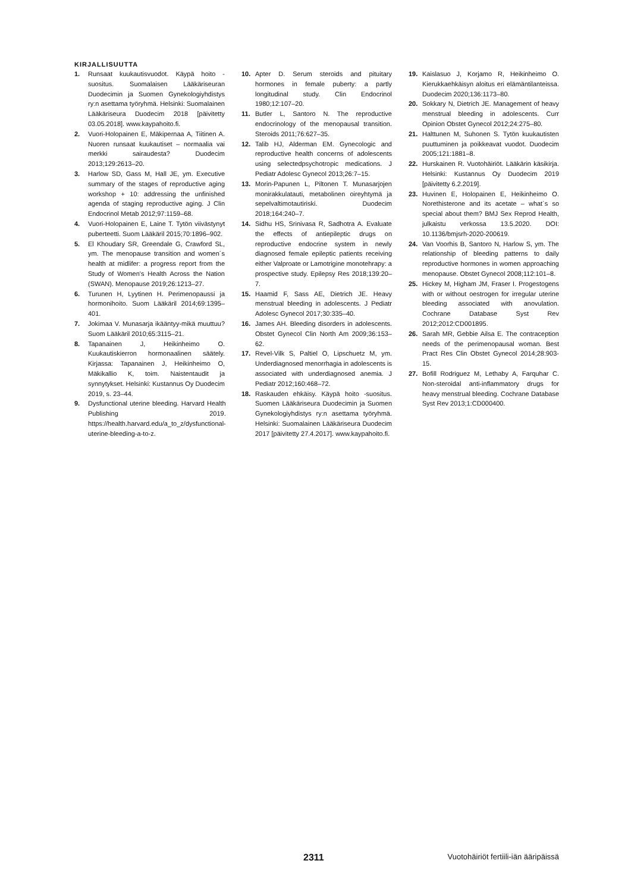KIRJALLISUUTTA
1. Runsaat kuukautisvuodot. Käypä hoito -suositus. Suomalaisen Lääkäriseuran Duodecimin ja Suomen Gynekologiyhdistys ry:n asettama työryhmä. Helsinki: Suomalainen Lääkäriseura Duodecim 2018 [päivitetty 03.05.2018]. www.kaypahoito.fi.
2. Vuori-Holopainen E, Mäkipernaa A, Tiitinen A. Nuoren runsaat kuukautiset – normaalia vai merkki sairaudesta? Duodecim 2013;129:2613–20.
3. Harlow SD, Gass M, Hall JE, ym. Executive summary of the stages of reproductive aging workshop + 10: addressing the unfinished agenda of staging reproductive aging. J Clin Endocrinol Metab 2012;97:1159–68.
4. Vuori-Holopainen E, Laine T. Tytön viivästynyt puberteetti. Suom Lääkäril 2015;70:1896–902.
5. El Khoudary SR, Greendale G, Crawford SL, ym. The menopause transition and women´s health at midlifer: a progress report from the Study of Women's Health Across the Nation (SWAN). Menopause 2019;26:1213–27.
6. Turunen H, Lyytinen H. Perimenopaussi ja hormonihoito. Suom Lääkäril 2014;69:1395–401.
7. Jokimaa V. Munasarja ikääntyy-mikä muuttuu? Suom Lääkäril 2010;65:3115–21.
8. Tapanainen J, Heikinheimo O. Kuukautiskierron hormonaalinen säätely. Kirjassa: Tapanainen J, Heikinheimo O, Mäkikallio K, toim. Naistentaudit ja synnytykset. Helsinki: Kustannus Oy Duodecim 2019, s. 23–44.
9. Dysfunctional uterine bleeding. Harvard Health Publishing 2019. https://health.harvard.edu/a_to_z/dysfunctional-uterine-bleeding-a-to-z.
10. Apter D. Serum steroids and pituitary hormones in female puberty: a partly longitudinal study. Clin Endocrinol 1980;12:107–20.
11. Butler L, Santoro N. The reproductive endocrinology of the menopausal transition. Steroids 2011;76:627–35.
12. Talib HJ, Alderman EM. Gynecologic and reproductive health concerns of adolescents using selectedpsychotropic medications. J Pediatr Adolesc Gynecol 2013;26:7–15.
13. Morin-Papunen L, Piltonen T. Munasarjojen monirakkulatauti, metabolinen oireyhtymä ja sepelvaltimotautiriski. Duodecim 2018;164:240–7.
14. Sidhu HS, Srinivasa R, Sadhotra A. Evaluate the effects of antiepileptic drugs on reproductive endocrine system in newly diagnosed female epileptic patients receiving either Valproate or Lamotrigine monotehrapy: a prospective study. Epilepsy Res 2018;139:20–7.
15. Haamid F, Sass AE, Dietrich JE. Heavy menstrual bleeding in adolescents. J Pediatr Adolesc Gynecol 2017;30:335–40.
16. James AH. Bleeding disorders in adolescents. Obstet Gynecol Clin North Am 2009;36:153–62.
17. Revel-Vilk S, Paltiel O, Lipschuetz M, ym. Underdiagnosed menorrhagia in adolescents is associated with underdiagnosed anemia. J Pediatr 2012;160:468–72.
18. Raskauden ehkäisy. Käypä hoito -suositus. Suomen Lääkäriseura Duodecimin ja Suomen Gynekologiyhdistys ry:n asettama työryhmä. Helsinki: Suomalainen Lääkäriseura Duodecim 2017 [päivitetty 27.4.2017]. www.kaypahoito.fi.
19. Kaislasuo J, Korjamo R, Heikinheimo O. Kierukkaehkäisyn aloitus eri elämäntilanteissa. Duodecim 2020;136:1173–80.
20. Sokkary N, Dietrich JE. Management of heavy menstrual bleeding in adolescents. Curr Opinion Obstet Gynecol 2012;24:275–80.
21. Halttunen M, Suhonen S. Tytön kuukautisten puuttuminen ja poikkeavat vuodot. Duodecim 2005;121:1881–8.
22. Hurskainen R. Vuotohäiriöt. Lääkärin käsikirja. Helsinki: Kustannus Oy Duodecim 2019 [päivitetty 6.2.2019].
23. Huvinen E, Holopainen E, Heikinheimo O. Norethisterone and its acetate – what´s so special about them? BMJ Sex Reprod Health, julkaistu verkossa 13.5.2020. DOI: 10.1136/bmjsrh-2020-200619.
24. Van Voorhis B, Santoro N, Harlow S, ym. The relationship of bleeding patterns to daily reproductive hormones in women approaching menopause. Obstet Gynecol 2008;112:101–8.
25. Hickey M, Higham JM, Fraser I. Progestogens with or without oestrogen for irregular uterine bleeding associated with anovulation. Cochrane Database Syst Rev 2012;2012:CD001895.
26. Sarah MR, Gebbie Ailsa E. The contraception needs of the perimenopausal woman. Best Pract Res Clin Obstet Gynecol 2014;28:903-15.
27. Bofill Rodriguez M, Lethaby A, Farquhar C. Non-steroidal anti-inflammatory drugs for heavy menstrual bleeding. Cochrane Database Syst Rev 2013;1:CD000400.
2311 Vuotohäiriöt fertiili-iän ääripäissä